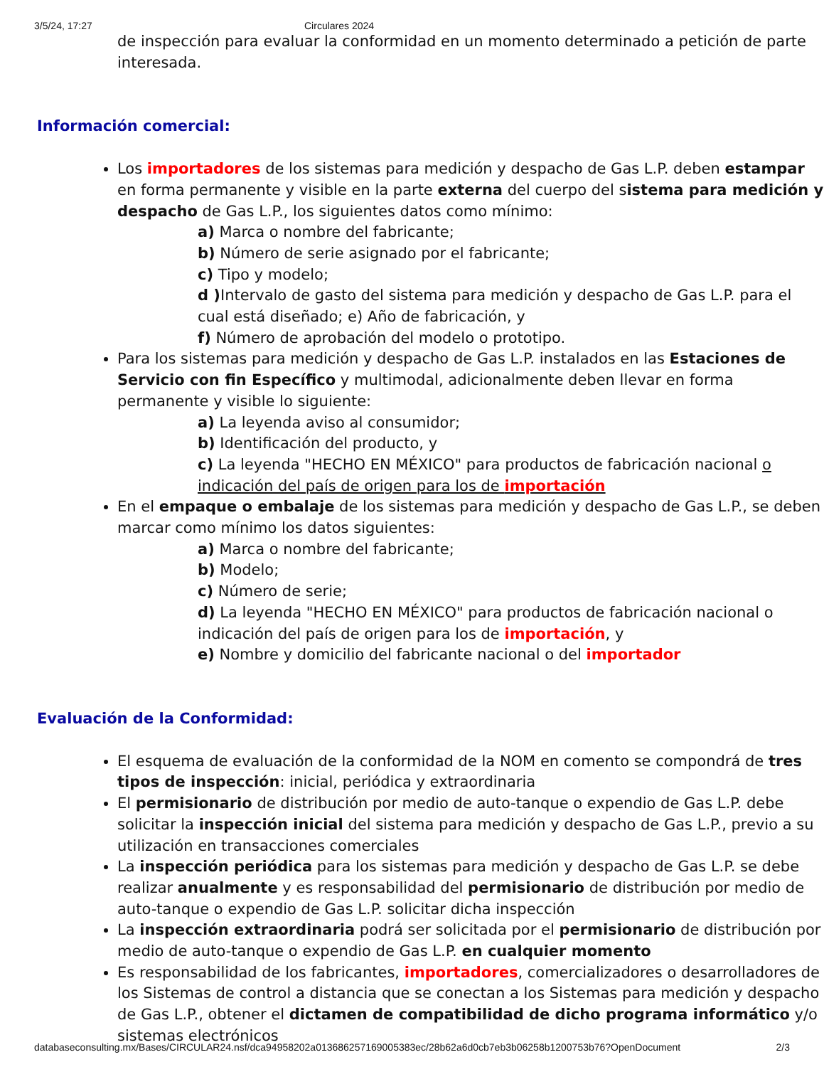3/5/24, 17:27 Circulares 2024
de inspección para evaluar la conformidad en un momento determinado a petición de parte interesada.
Información comercial:
Los importadores de los sistemas para medición y despacho de Gas L.P. deben estampar en forma permanente y visible en la parte externa del cuerpo del sistema para medición y despacho de Gas L.P., los siguientes datos como mínimo:
a) Marca o nombre del fabricante;
b) Número de serie asignado por el fabricante;
c) Tipo y modelo;
d ) Intervalo de gasto del sistema para medición y despacho de Gas L.P. para el cual está diseñado; e) Año de fabricación, y
f) Número de aprobación del modelo o prototipo.
Para los sistemas para medición y despacho de Gas L.P. instalados en las Estaciones de Servicio con fin Específico y multimodal, adicionalmente deben llevar en forma permanente y visible lo siguiente:
a) La leyenda aviso al consumidor;
b) Identificación del producto, y
c) La leyenda "HECHO EN MÉXICO" para productos de fabricación nacional o indicación del país de origen para los de importación
En el empaque o embalaje de los sistemas para medición y despacho de Gas L.P., se deben marcar como mínimo los datos siguientes:
a) Marca o nombre del fabricante;
b) Modelo;
c) Número de serie;
d) La leyenda "HECHO EN MÉXICO" para productos de fabricación nacional o indicación del país de origen para los de importación, y
e) Nombre y domicilio del fabricante nacional o del importador
Evaluación de la Conformidad:
El esquema de evaluación de la conformidad de la NOM en comento se compondrá de tres tipos de inspección: inicial, periódica y extraordinaria
El permisionario de distribución por medio de auto-tanque o expendio de Gas L.P. debe solicitar la inspección inicial del sistema para medición y despacho de Gas L.P., previo a su utilización en transacciones comerciales
La inspección periódica para los sistemas para medición y despacho de Gas L.P. se debe realizar anualmente y es responsabilidad del permisionario de distribución por medio de auto-tanque o expendio de Gas L.P. solicitar dicha inspección
La inspección extraordinaria podrá ser solicitada por el permisionario de distribución por medio de auto-tanque o expendio de Gas L.P. en cualquier momento
Es responsabilidad de los fabricantes, importadores, comercializadores o desarrolladores de los Sistemas de control a distancia que se conectan a los Sistemas para medición y despacho de Gas L.P., obtener el dictamen de compatibilidad de dicho programa informático y/o sistemas electrónicos
databaseconsulting.mx/Bases/CIRCULAR24.nsf/dca94958202a013686257169005383ec/28b62a6d0cb7eb3b06258b1200753b76?OpenDocument 2/3